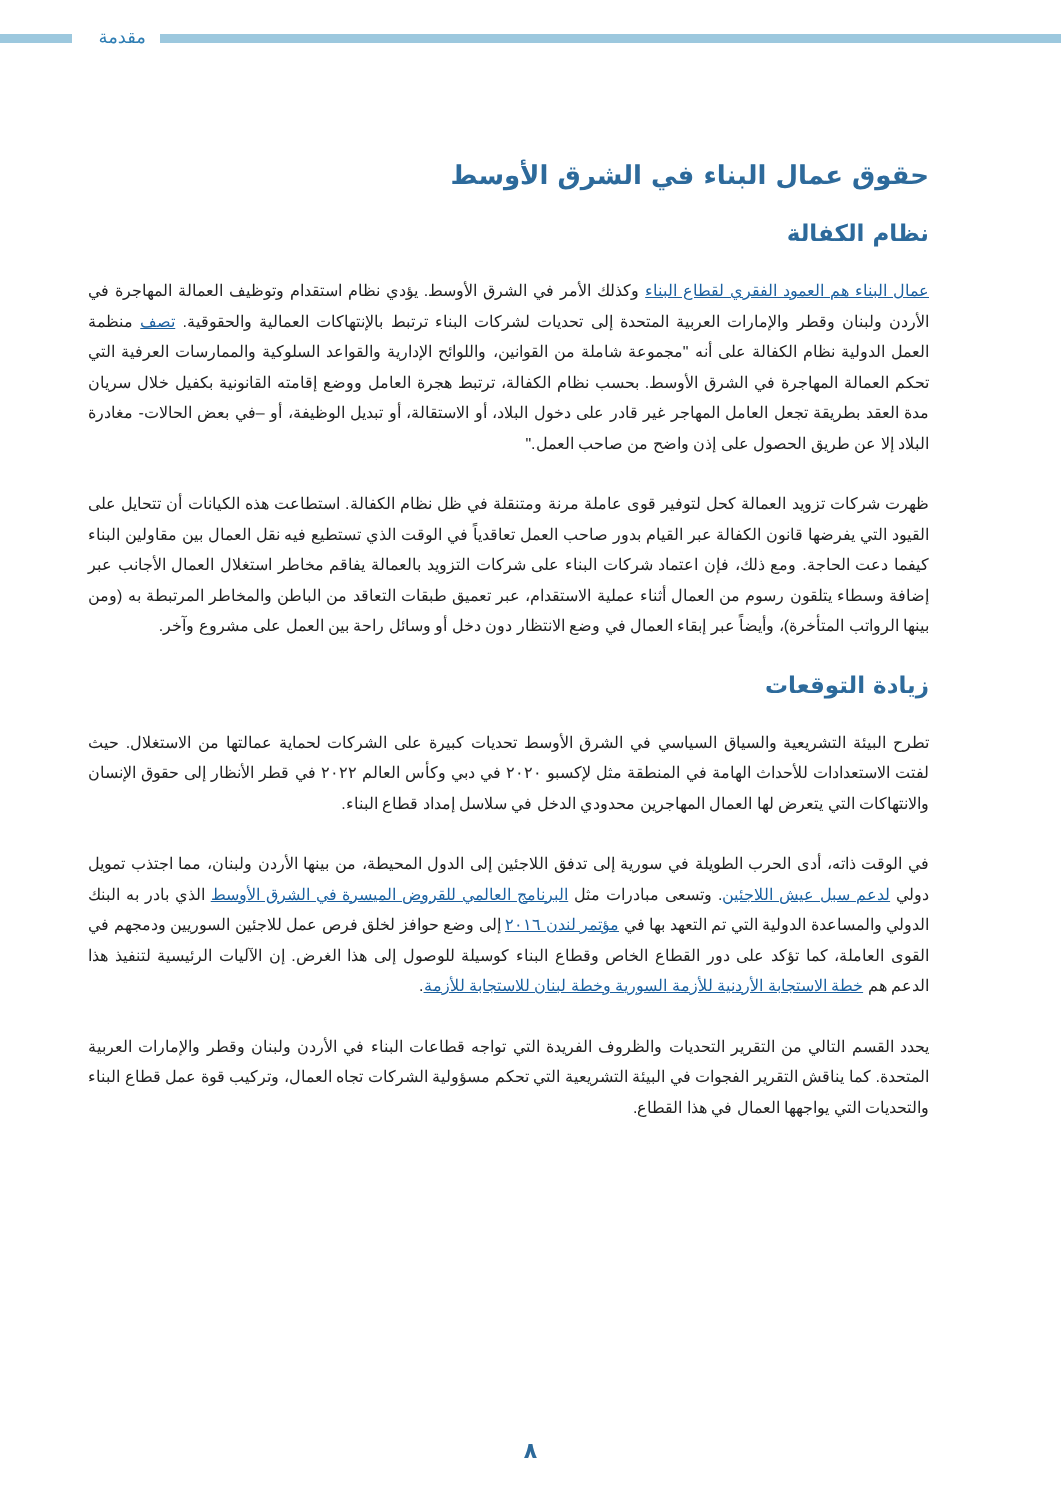مقدمة
حقوق عمال البناء في الشرق الأوسط
نظام الكفالة
عمال البناء هم العمود الفقري لقطاع البناء وكذلك الأمر في الشرق الأوسط. يؤدي نظام استقدام وتوظيف العمالة المهاجرة في الأردن ولبنان وقطر والإمارات العربية المتحدة إلى تحديات لشركات البناء ترتبط بالإنتهاكات العمالية والحقوقية. تصف منظمة العمل الدولية نظام الكفالة على أنه "مجموعة شاملة من القوانين، واللوائح الإدارية والقواعد السلوكية والممارسات العرفية التي تحكم العمالة المهاجرة في الشرق الأوسط. بحسب نظام الكفالة، ترتبط هجرة العامل ووضع إقامته القانونية بكفيل خلال سريان مدة العقد بطريقة تجعل العامل المهاجر غير قادر على دخول البلاد، أو الاستقالة، أو تبديل الوظيفة، أو –في بعض الحالات- مغادرة البلاد إلا عن طريق الحصول على إذن واضح من صاحب العمل."
ظهرت شركات تزويد العمالة كحل لتوفير قوى عاملة مرنة ومتنقلة في ظل نظام الكفالة. استطاعت هذه الكيانات أن تتحايل على القيود التي يفرضها قانون الكفالة عبر القيام بدور صاحب العمل تعاقدياً في الوقت الذي تستطيع فيه نقل العمال بين مقاولين البناء كيفما دعت الحاجة. ومع ذلك، فإن اعتماد شركات البناء على شركات التزويد بالعمالة يفاقم مخاطر استغلال العمال الأجانب عبر إضافة وسطاء يتلقون رسوم من العمال أثناء عملية الاستقدام، عبر تعميق طبقات التعاقد من الباطن والمخاطر المرتبطة به (ومن بينها الرواتب المتأخرة)، وأيضاً عبر إبقاء العمال في وضع الانتظار دون دخل أو وسائل راحة بين العمل على مشروع وآخر.
زيادة التوقعات
تطرح البيئة التشريعية والسياق السياسي في الشرق الأوسط تحديات كبيرة على الشركات لحماية عمالتها من الاستغلال. حيث لفتت الاستعدادات للأحداث الهامة في المنطقة مثل لإكسبو ٢٠٢٠ في دبي وكأس العالم ٢٠٢٢ في قطر الأنظار إلى حقوق الإنسان والانتهاكات التي يتعرض لها العمال المهاجرين محدودي الدخل في سلاسل إمداد قطاع البناء.
في الوقت ذاته، أدى الحرب الطويلة في سورية إلى تدفق اللاجئين إلى الدول المحيطة، من بينها الأردن ولبنان، مما اجتذب تمويل دولي لدعم سبل عيش اللاجئين. وتسعى مبادرات مثل البرنامج العالمي للقروض الميسرة في الشرق الأوسط الذي بادر به البنك الدولي والمساعدة الدولية التي تم التعهد بها في مؤتمر لندن ٢٠١٦ إلى وضع حوافز لخلق فرص عمل للاجئين السوريين ودمجهم في القوى العاملة، كما تؤكد على دور القطاع الخاص وقطاع البناء كوسيلة للوصول إلى هذا الغرض. إن الآليات الرئيسية لتنفيذ هذا الدعم هم خطة الاستجابة الأردنية للأزمة السورية وخطة لبنان للاستجابة للأزمة.
يحدد القسم التالي من التقرير التحديات والظروف الفريدة التي تواجه قطاعات البناء في الأردن ولبنان وقطر والإمارات العربية المتحدة. كما يناقش التقرير الفجوات في البيئة التشريعية التي تحكم مسؤولية الشركات تجاه العمال، وتركيب قوة عمل قطاع البناء والتحديات التي يواجهها العمال في هذا القطاع.
٨